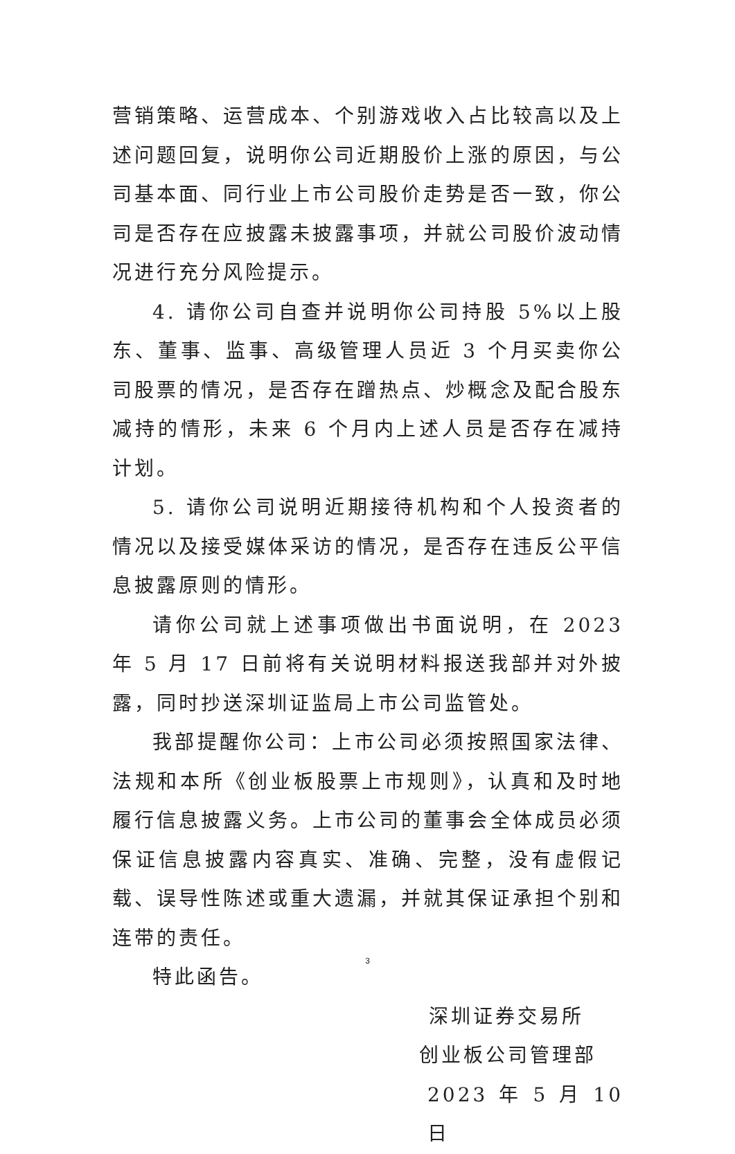营销策略、运营成本、个别游戏收入占比较高以及上述问题回复，说明你公司近期股价上涨的原因，与公司基本面、同行业上市公司股价走势是否一致，你公司是否存在应披露未披露事项，并就公司股价波动情况进行充分风险提示。
4. 请你公司自查并说明你公司持股 5%以上股东、董事、监事、高级管理人员近 3 个月买卖你公司股票的情况，是否存在蹭热点、炒概念及配合股东减持的情形，未来 6 个月内上述人员是否存在减持计划。
5. 请你公司说明近期接待机构和个人投资者的情况以及接受媒体采访的情况，是否存在违反公平信息披露原则的情形。
请你公司就上述事项做出书面说明，在 2023 年 5 月 17 日前将有关说明材料报送我部并对外披露，同时抄送深圳证监局上市公司监管处。
我部提醒你公司：上市公司必须按照国家法律、法规和本所《创业板股票上市规则》，认真和及时地履行信息披露义务。上市公司的董事会全体成员必须保证信息披露内容真实、准确、完整，没有虚假记载、误导性陈述或重大遗漏，并就其保证承担个别和连带的责任。
特此函告。
深圳证券交易所
创业板公司管理部
2023 年 5 月 10 日
3